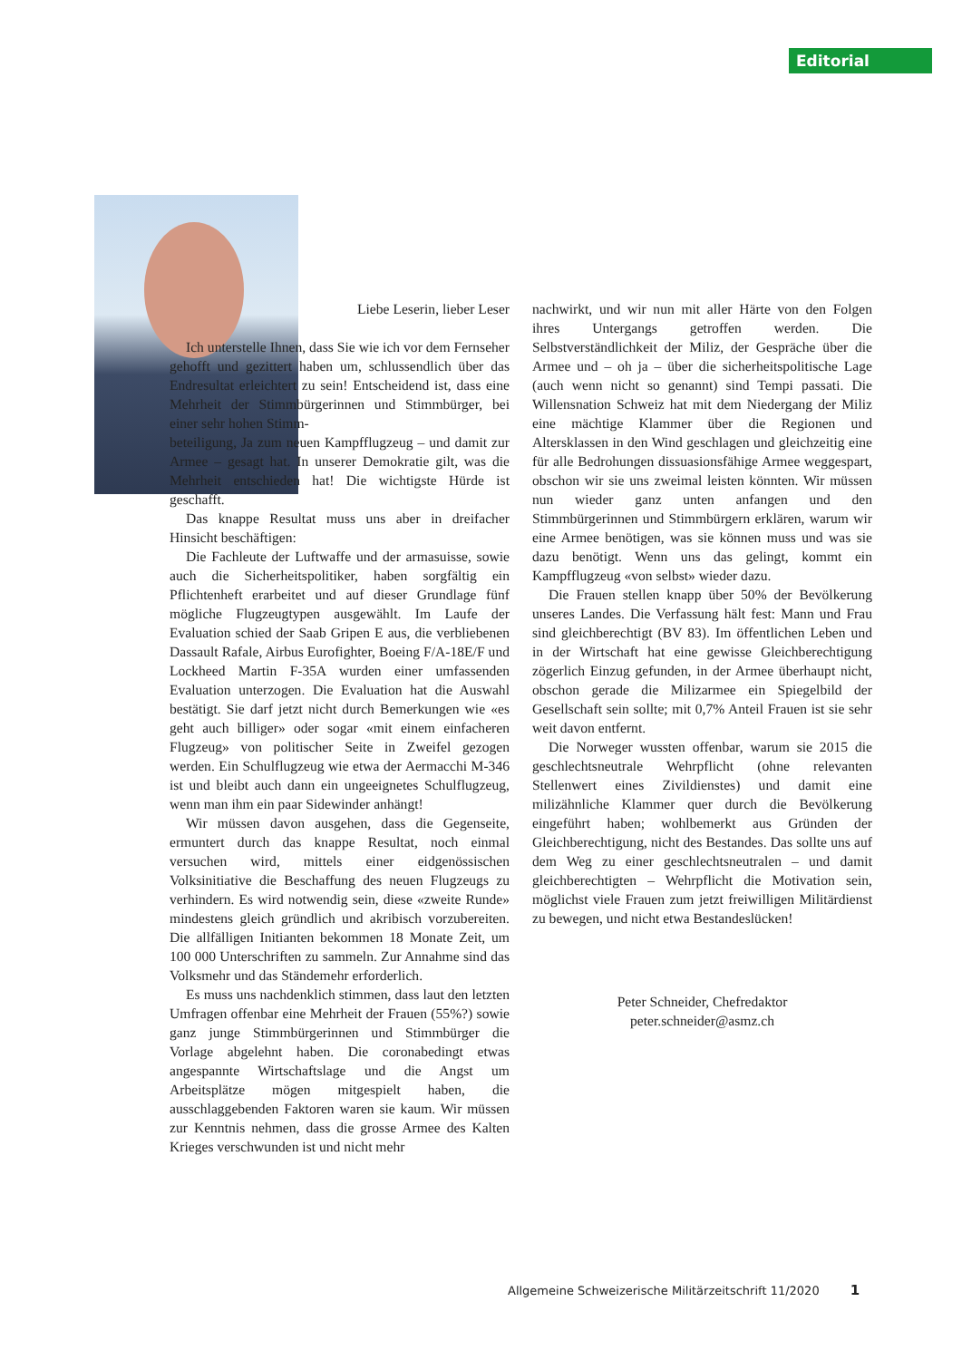Editorial
Liebe Leserin, lieber Leser
Ich unterstelle Ihnen, dass Sie wie ich vor dem Fernseher gehofft und gezittert haben um, schlussendlich über das Endresultat erleichtert zu sein! Entscheidend ist, dass eine Mehrheit der Stimmbürgerinnen und Stimmbürger, bei einer sehr hohen Stimm-
beteiligung, Ja zum neuen Kampfflugzeug – und damit zur Armee – gesagt hat. In unserer Demokratie gilt, was die Mehrheit entschieden hat! Die wichtigste Hürde ist geschafft.
Das knappe Resultat muss uns aber in dreifacher Hinsicht beschäftigen:
Die Fachleute der Luftwaffe und der armasuisse, sowie auch die Sicherheitspolitiker, haben sorgfältig ein Pflichtenheft erarbeitet und auf dieser Grundlage fünf mögliche Flugzeugtypen ausgewählt. Im Laufe der Evaluation schied der Saab Gripen E aus, die verbliebenen Dassault Rafale, Airbus Eurofighter, Boeing F/A-18E/F und Lockheed Martin F-35A wurden einer umfassenden Evaluation unterzogen. Die Evaluation hat die Auswahl bestätigt. Sie darf jetzt nicht durch Bemerkungen wie «es geht auch billiger» oder sogar «mit einem einfacheren Flugzeug» von politischer Seite in Zweifel gezogen werden. Ein Schulflugzeug wie etwa der Aermacchi M-346 ist und bleibt auch dann ein ungeeignetes Schulflugzeug, wenn man ihm ein paar Sidewinder anhängt!
Wir müssen davon ausgehen, dass die Gegenseite, ermuntert durch das knappe Resultat, noch einmal versuchen wird, mittels einer eidgenössischen Volksinitiative die Beschaffung des neuen Flugzeugs zu verhindern. Es wird notwendig sein, diese «zweite Runde» mindestens gleich gründlich und akribisch vorzubereiten. Die allfälligen Initianten bekommen 18 Monate Zeit, um 100 000 Unterschriften zu sammeln. Zur Annahme sind das Volksmehr und das Ständemehr erforderlich.
Es muss uns nachdenklich stimmen, dass laut den letzten Umfragen offenbar eine Mehrheit der Frauen (55%?) sowie ganz junge Stimmbürgerinnen und Stimmbürger die Vorlage abgelehnt haben. Die coronabedingt etwas angespannte Wirtschaftslage und die Angst um Arbeitsplätze mögen mitgespielt haben, die ausschlaggebenden Faktoren waren sie kaum. Wir müssen zur Kenntnis nehmen, dass die grosse Armee des Kalten Krieges verschwunden ist und nicht mehr
nachwirkt, und wir nun mit aller Härte von den Folgen ihres Untergangs getroffen werden. Die Selbstverständlichkeit der Miliz, der Gespräche über die Armee und – oh ja – über die sicherheitspolitische Lage (auch wenn nicht so genannt) sind Tempi passati. Die Willensnation Schweiz hat mit dem Niedergang der Miliz eine mächtige Klammer über die Regionen und Altersklassen in den Wind geschlagen und gleichzeitig eine für alle Bedrohungen dissuasionsfähige Armee weggespart, obschon wir sie uns zweimal leisten könnten. Wir müssen nun wieder ganz unten anfangen und den Stimmbürgerinnen und Stimmbürgern erklären, warum wir eine Armee benötigen, was sie können muss und was sie dazu benötigt. Wenn uns das gelingt, kommt ein Kampfflugzeug «von selbst» wieder dazu.
Die Frauen stellen knapp über 50% der Bevölkerung unseres Landes. Die Verfassung hält fest: Mann und Frau sind gleichberechtigt (BV 83). Im öffentlichen Leben und in der Wirtschaft hat eine gewisse Gleichberechtigung zögerlich Einzug gefunden, in der Armee überhaupt nicht, obschon gerade die Milizarmee ein Spiegelbild der Gesellschaft sein sollte; mit 0,7% Anteil Frauen ist sie sehr weit davon entfernt.
Die Norweger wussten offenbar, warum sie 2015 die geschlechtsneutrale Wehrpflicht (ohne relevanten Stellenwert eines Zivildienstes) und damit eine milizähnliche Klammer quer durch die Bevölkerung eingeführt haben; wohlbemerkt aus Gründen der Gleichberechtigung, nicht des Bestandes. Das sollte uns auf dem Weg zu einer geschlechtsneutralen – und damit gleichberechtigten – Wehrpflicht die Motivation sein, möglichst viele Frauen zum jetzt freiwilligen Militärdienst zu bewegen, und nicht etwa Bestandeslücken!
Peter Schneider, Chefredaktor
peter.schneider@asmz.ch
Allgemeine Schweizerische Militärzeitschrift 11/2020 1